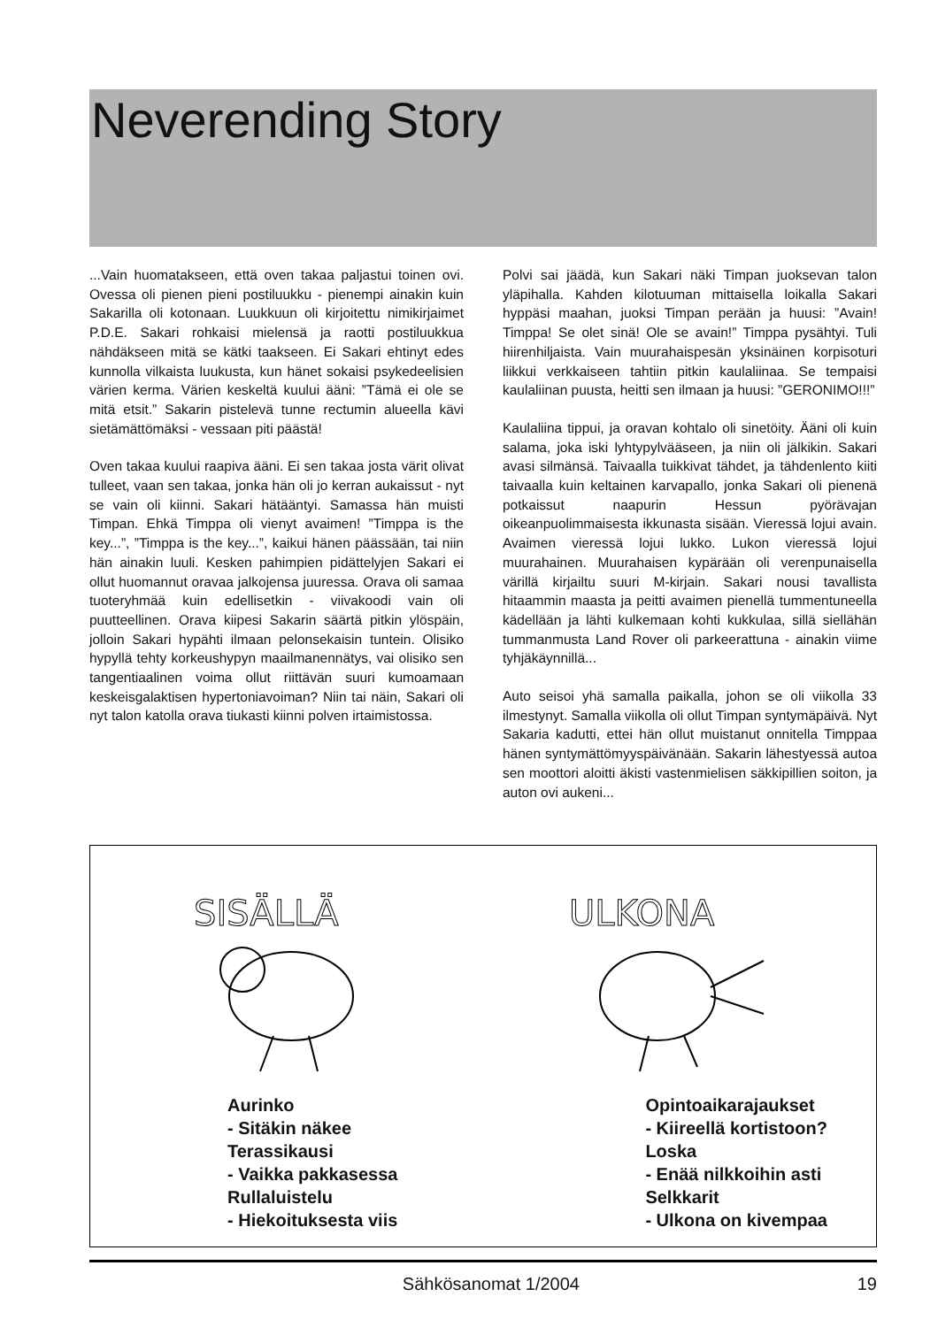Neverending Story
...Vain huomatakseen, että oven takaa paljastui toinen ovi. Ovessa oli pienen pieni postiluukku - pienempi ainakin kuin Sakarilla oli kotonaan. Luukkuun oli kirjoitettu nimikirjaimet P.D.E. Sakari rohkaisi mielensä ja raotti postiluukkua nähdäkseen mitä se kätki taakseen. Ei Sakari ehtinyt edes kunnolla vilkaista luukusta, kun hänet sokaisi psykedeelisien värien kerma. Värien keskeltä kuului ääni: ”Tämä ei ole se mitä etsit.” Sakarin pistelevä tunne rectumin alueella kävi sietämättömäksi - vessaan piti päästä!
Oven takaa kuului raapiva ääni. Ei sen takaa josta värit olivat tulleet, vaan sen takaa, jonka hän oli jo kerran aukaissut - nyt se vain oli kiinni. Sakari hätääntyi. Samassa hän muisti Timpan. Ehkä Timppa oli vienyt avaimen! ”Timppa is the key...”, ”Timppa is the key...”, kaikui hänen päässään, tai niin hän ainakin luuli. Kesken pahimpien pidättelyjen Sakari ei ollut huomannut oravaa jalkojensa juuressa. Orava oli samaa tuoteryhmää kuin edellisetkin - viivakoodi vain oli puutteellinen. Orava kiipesi Sakarin säärtä pitkin ylöspäin, jolloin Sakari hypähti ilmaan pelonsekaisin tuntein. Olisiko hypyllä tehty korkeushypyn maailmanennätys, vai olisiko sen tangentiaalinen voima ollut riittävän suuri kumoamaan keskeisgalaktisen hypertoniavoiman? Niin tai näin, Sakari oli nyt talon katolla orava tiukasti kiinni polven irtaimistossa.
Polvi sai jäädä, kun Sakari näki Timpan juoksevan talon yläpihalla. Kahden kilotuuman mittaisella loikalla Sakari hyppäsi maahan, juoksi Timpan perään ja huusi: ”Avain! Timppa! Se olet sinä! Ole se avain!” Timppa pysähtyi. Tuli hiirenhiljaista. Vain muurahaispesän yksinäinen korpisoturi liikkui verkkaiseen tahtiin pitkin kaulaliinaa. Se tempaisi kaulaliinan puusta, heitti sen ilmaan ja huusi: ”GERONIMO!!!”
Kaulaliina tippui, ja oravan kohtalo oli sinetöity. Ääni oli kuin salama, joka iski lyhtypylvääseen, ja niin oli jälkikin. Sakari avasi silmänsä. Taivaalla tuikkivat tähdet, ja tähdenlento kiiti taivaalla kuin keltainen karvapallo, jonka Sakari oli pienenä potkaissut naapurin Hessun pyörävajan oikeanpuolimmaisesta ikkunasta sisään. Vieressä lojui avain. Avaimen vieressä lojui lukko. Lukon vieressä lojui muurahainen. Muurahaisen kypärään oli verenpunaisella värillä kirjailtu suuri M-kirjain. Sakari nousi tavallista hitaammin maasta ja peitti avaimen pienellä tummentuneella kädellään ja lähti kulkemaan kohti kukkulaa, sillä siellähän tummanmusta Land Rover oli parkeerattuna - ainakin viime tyhjäkäynnillä...
Auto seisoi yhä samalla paikalla, johon se oli viikolla 33 ilmestynyt. Samalla viikolla oli ollut Timpan syntymäpäivä. Nyt Sakaria kadutti, ettei hän ollut muistanut onnitella Timppaa hänen syntymättömyyspäivänään. Sakarin lähestyessä autoa sen moottori aloitti äkisti vastenmielisen säkkipillien soiton, ja auton ovi aukeni...
SISÄLLÄ
ULKONA
Aurinko
- Sitäkin näkee
Terassikausi
- Vaikka pakkasessa
Rullaluistelu
- Hiekoituksesta viis
Opintoaikarajaukset
- Kiireellä kortistoon?
Loska
- Enää nilkkoihin asti
Selkkarit
- Ulkona on kivempaa
Sähkösanomat 1/2004 19